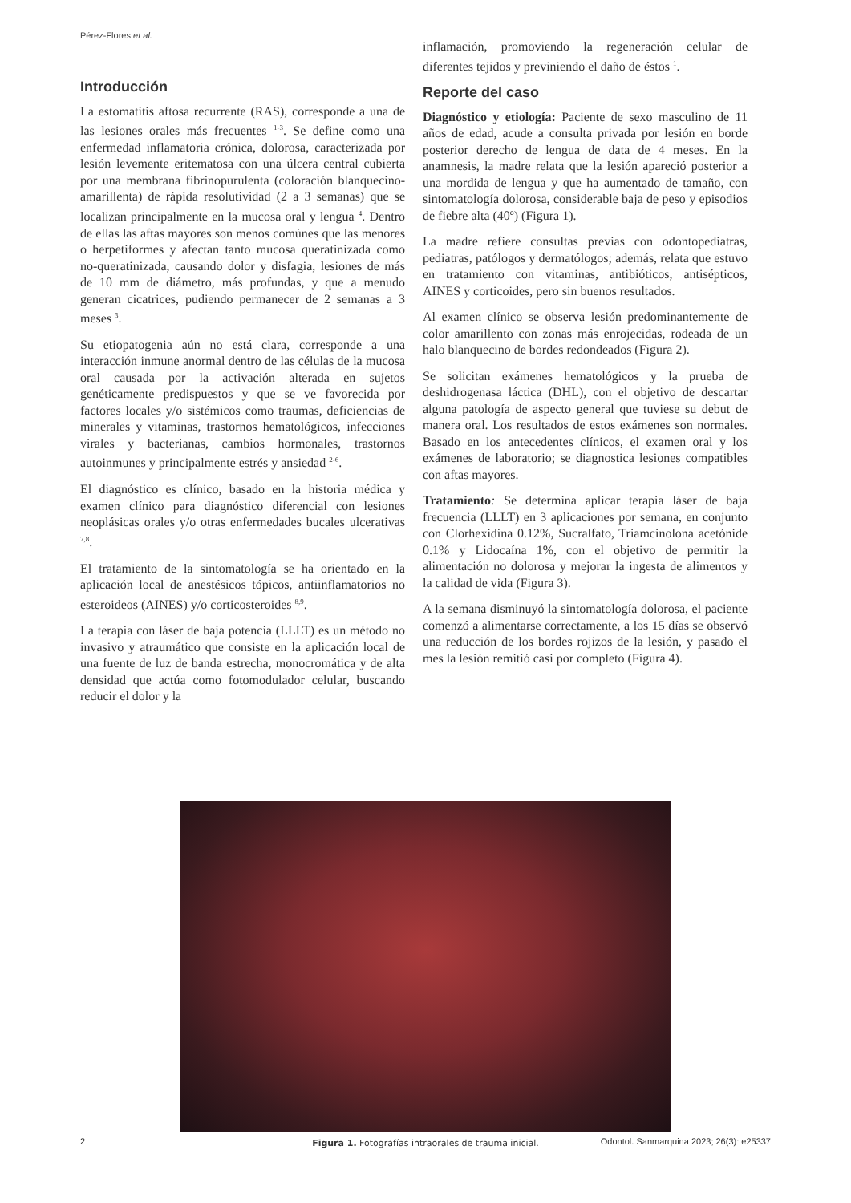Pérez-Flores et al.
Introducción
La estomatitis aftosa recurrente (RAS), corresponde a una de las lesiones orales más frecuentes <sup>1-3</sup>. Se define como una enfermedad inflamatoria crónica, dolorosa, caracterizada por lesión levemente eritematosa con una úlcera central cubierta por una membrana fibrinopurulenta (coloración blanquecino-amarillenta) de rápida resolutividad (2 a 3 semanas) que se localizan principalmente en la mucosa oral y lengua <sup>4</sup>. Dentro de ellas las aftas mayores son menos comúnes que las menores o herpetiformes y afectan tanto mucosa queratinizada como no-queratinizada, causando dolor y disfagia, lesiones de más de 10 mm de diámetro, más profundas, y que a menudo generan cicatrices, pudiendo permanecer de 2 semanas a 3 meses <sup>3</sup>.
Su etiopatogenia aún no está clara, corresponde a una interacción inmune anormal dentro de las células de la mucosa oral causada por la activación alterada en sujetos genéticamente predispuestos y que se ve favorecida por factores locales y/o sistémicos como traumas, deficiencias de minerales y vitaminas, trastornos hematológicos, infecciones virales y bacterianas, cambios hormonales, trastornos autoinmunes y principalmente estrés y ansiedad <sup>2-6</sup>.
El diagnóstico es clínico, basado en la historia médica y examen clínico para diagnóstico diferencial con lesiones neoplásicas orales y/o otras enfermedades bucales ulcerativas <sup>7,8</sup>.
El tratamiento de la sintomatología se ha orientado en la aplicación local de anestésicos tópicos, antiinflamatorios no esteroideos (AINES) y/o corticosteroides <sup>8,9</sup>.
La terapia con láser de baja potencia (LLLT) es un método no invasivo y atraumático que consiste en la aplicación local de una fuente de luz de banda estrecha, monocromática y de alta densidad que actúa como fotomodulador celular, buscando reducir el dolor y la
inflamación, promoviendo la regeneración celular de diferentes tejidos y previniendo el daño de éstos <sup>1</sup>.
Reporte del caso
Diagnóstico y etiología: Paciente de sexo masculino de 11 años de edad, acude a consulta privada por lesión en borde posterior derecho de lengua de data de 4 meses. En la anamnesis, la madre relata que la lesión apareció posterior a una mordida de lengua y que ha aumentado de tamaño, con sintomatología dolorosa, considerable baja de peso y episodios de fiebre alta (40º) (Figura 1).
La madre refiere consultas previas con odontopediatras, pediatras, patólogos y dermatólogos; además, relata que estuvo en tratamiento con vitaminas, antibióticos, antisépticos, AINES y corticoides, pero sin buenos resultados.
Al examen clínico se observa lesión predominantemente de color amarillento con zonas más enrojecidas, rodeada de un halo blanquecino de bordes redondeados (Figura 2).
Se solicitan exámenes hematológicos y la prueba de deshidrogenasa láctica (DHL), con el objetivo de descartar alguna patología de aspecto general que tuviese su debut de manera oral. Los resultados de estos exámenes son normales. Basado en los antecedentes clínicos, el examen oral y los exámenes de laboratorio; se diagnostica lesiones compatibles con aftas mayores.
Tratamiento: Se determina aplicar terapia láser de baja frecuencia (LLLT) en 3 aplicaciones por semana, en conjunto con Clorhexidina 0.12%, Sucralfato, Triamcinolona acetónide 0.1% y Lidocaína 1%, con el objetivo de permitir la alimentación no dolorosa y mejorar la ingesta de alimentos y la calidad de vida (Figura 3).
A la semana disminuyó la sintomatología dolorosa, el paciente comenzó a alimentarse correctamente, a los 15 días se observó una reducción de los bordes rojizos de la lesión, y pasado el mes la lesión remitió casi por completo (Figura 4).
Figura 1. Fotografías intraorales de trauma inicial.
2 Odontol. Sanmarquina 2023; 26(3): e25337